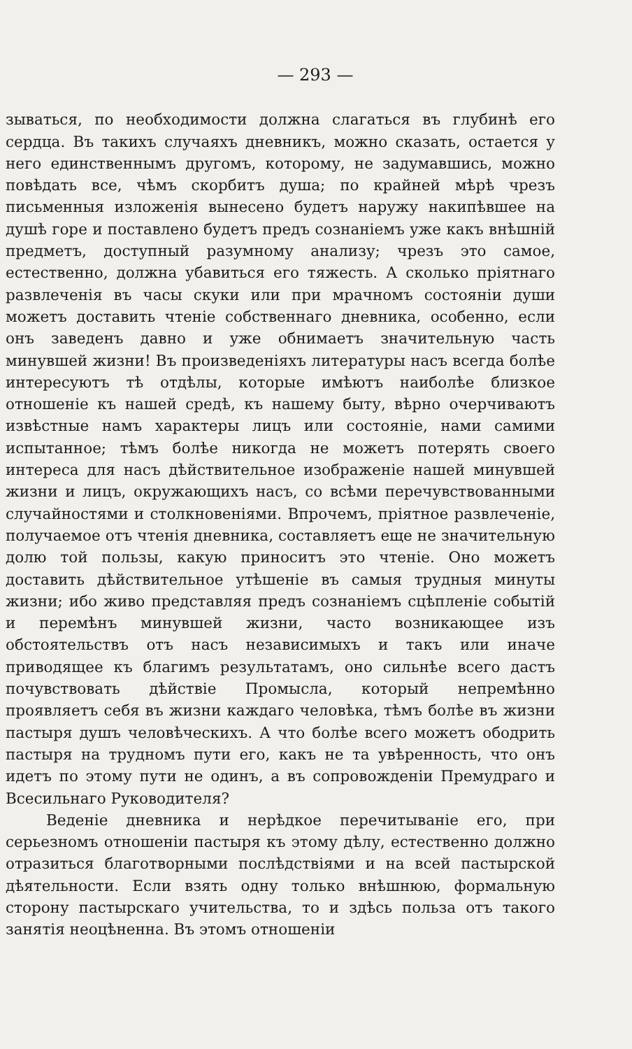— 293 —
зываться, по необходимости должна слагаться въ глубинѣ его сердца. Въ такихъ случаяхъ дневникъ, можно сказать, остается у него единственнымъ другомъ, которому, не задумавшись, можно повѣдать все, чѣмъ скорбитъ душа; по крайней мѣрѣ чрезъ письменныя изложенія вынесено будетъ наружу накипѣвшее на душѣ горе и поставлено будетъ предъ сознаніемъ уже какъ внѣшній предметъ, доступный разумному анализу; чрезъ это самое, естественно, должна убавиться его тяжесть. А сколько пріятнаго развлеченія въ часы скуки или при мрачномъ состояніи души можетъ доставить чтеніе собственнаго дневника, особенно, если онъ заведенъ давно и уже обнимаетъ значительную часть минувшей жизни! Въ произведеніяхъ литературы насъ всегда болѣе интересуютъ тѣ отдѣлы, которые имѣютъ наиболѣе близкое отношеніе къ нашей средѣ, къ нашему быту, вѣрно очерчиваютъ извѣстные намъ характеры лицъ или состояніе, нами самими испытанное; тѣмъ болѣе никогда не можетъ потерять своего интереса для насъ дѣйствительное изображеніе нашей минувшей жизни и лицъ, окружающихъ насъ, со всѣми перечувствованными случайностями и столкновеніями. Впрочемъ, пріятное развлеченіе, получаемое отъ чтенія дневника, составляетъ еще не значительную долю той пользы, какую приноситъ это чтеніе. Оно можетъ доставить дѣйствительное утѣшеніе въ самыя трудныя минуты жизни; ибо живо представляя предъ сознаніемъ сцѣпленіе событій и перемѣнъ минувшей жизни, часто возникающее изъ обстоятельствъ отъ насъ независимыхъ и такъ или иначе приводящее къ благимъ результатамъ, оно сильнѣе всего дастъ почувствовать дѣйствіе Промысла, который непремѣнно проявляетъ себя въ жизни каждаго человѣка, тѣмъ болѣе въ жизни пастыря душъ человѣческихъ. А что болѣе всего можетъ ободрить пастыря на трудномъ пути его, какъ не та увѣренность, что онъ идетъ по этому пути не одинъ, а въ сопровожденіи Премудраго и Всесильнаго Руководителя?
Веденіе дневника и нерѣдкое перечитываніе его, при серьезномъ отношеніи пастыря къ этому дѣлу, естественно должно отразиться благотворными послѣдствіями и на всей пастырской дѣятельности. Если взять одну только внѣшнюю, формальную сторону пастырскаго учительства, то и здѣсь польза отъ такого занятія неоцѣненна. Въ этомъ отношеніи